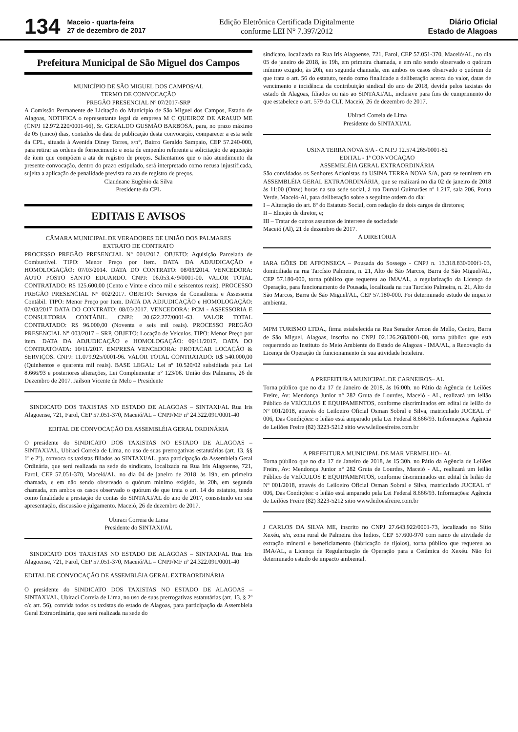134
Maceio - quarta-feira
27 de dezembro de 2017
Edição Eletrônica Certificada Digitalmente
conforme LEI N° 7.397/2012
Diário Oficial
Estado de Alagoas
Prefeitura Municipal de São Miguel dos Campos
MUNICÍPIO DE SÃO MIGUEL DOS CAMPOS/AL
TERMO DE CONVOCAÇÃO
PREGÃO PRESENCIAL Nº 07/2017-SRP
A Comissão Permanente de Licitação do Município de São Miguel dos Campos, Estado de Alagoas, NOTIFICA o representante legal da empresa M C QUEIROZ DE ARAUJO ME (CNPJ 12.972.220/0001-66), Sr. GERALDO GUSMÃO BARBOSA, para, no prazo máximo de 05 (cinco) dias, contados da data de publicação desta convocação, comparecer a esta sede da CPL, situada à Avenida Diney Torres, s/n°, Bairro Geraldo Sampaio, CEP 57.240-000, para retirar as ordens de fornecimento e nota de empenho referente a solicitação de aquisição de item que compõem a ata de registro de preços. Salientamos que o não atendimento da presente convocação, dentro do prazo estipulado, será interpretado como recusa injustificada, sujeita a aplicação de penalidade prevista na ata de registro de preços.
Claudeane Eugênio da Silva
Presidente da CPL
EDITAIS E AVISOS
CÂMARA MUNICIPAL DE VERADORES DE UNIÃO DOS PALMARES
EXTRATO DE CONTRATO
PROCESSO PREGÃO PRESENCIAL N° 001/2017. OBJETO: Aquisição Parcelada de Combustível. TIPO: Menor Preço por Item. DATA DA ADJUDICAÇÃO e HOMOLOGAÇÃO: 07/03/2014. DATA DO CONTRATO: 08/03/2014. VENCEDORA: AUTO POSTO SANTO EDUARDO. CNPJ: 06.053.479/0001-00. VALOR TOTAL CONTRATADO: R$ 125.600,00 (Cento e Vinte e cinco mil e seiscentos reais). PROCESSO PREGÃO PRESENCIAL N° 002/2017. OBJETO: Serviços de Consultoria e Assessoria Contábil. TIPO: Menor Preço por Item. DATA DA ADJUDICAÇÃO e HOMOLOGAÇÃO: 07/03/2017 DATA DO CONTRATO: 08/03/2017. VENCEDORA: PCM - ASSESSORIA E CONSULTORIA CONTÁBIL. CNPJ: 20.622.277/0001-63. VALOR TOTAL CONTRATADO: R$ 96.000,00 (Noventa e seis mil reais). PROCESSO PREGÃO PRESENCIAL N° 003/2017 – SRP. OBJETO: Locação de Veículos. TIPO: Menor Preço por item. DATA DA ADJUDICAÇÃO e HOMOLOGAÇÃO: 09/11/2017. DATA DO CONTRATO/ATA: 10/11/2017. EMPRESA VENCEDORA: FROTACAR LOCAÇÃO & SERVIÇOS. CNPJ: 11.079.925/0001-96. VALOR TOTAL CONTRATADO: R$ 540.000,00 (Quinhentos e quarenta mil reais). BASE LEGAL: Lei nº 10.520/02 subsidiada pela Lei 8.666/93 e posteriores alterações, Lei Complementar n° 123/06. União dos Palmares, 26 de Dezembro de 2017. Jailson Vicente de Melo – Presidente
SINDICATO DOS TAXISTAS NO ESTADO DE ALAGOAS – SINTAXI/AL Rua Iris Alagoense, 721, Farol, CEP 57.051-370, Maceió/AL – CNPJ/MF nº 24.322.091/0001-40
EDITAL DE CONVOCAÇÃO DE ASSEMBLÉIA GERAL ORDINÁRIA
O presidente do SINDICATO DOS TAXISTAS NO ESTADO DE ALAGOAS – SINTAXI/AL, Ubiraci Correia de Lima, no uso de suas prerrogativas estatutárias (art. 13, §§ 1º e 2º), convoca os taxistas filiados ao SINTAXI/AL, para participação da Assembleia Geral Ordinária, que será realizada na sede do sindicato, localizada na Rua Iris Alagoense, 721, Farol, CEP 57.051-370, Maceió/AL, no dia 04 de janeiro de 2018, às 19h, em primeira chamada, e em não sendo observado o quórum mínimo exigido, às 20h, em segunda chamada, em ambos os casos observado o quórum de que trata o art. 14 do estatuto, tendo como finalidade a prestação de contas do SINTAXI/AL do ano de 2017, consistindo em sua apresentação, discussão e julgamento. Maceió, 26 de dezembro de 2017.
Ubiraci Correia de Lima
Presidente do SINTAXI/AL
SINDICATO DOS TAXISTAS NO ESTADO DE ALAGOAS – SINTAXI/AL Rua Iris Alagoense, 721, Farol, CEP 57.051-370, Maceió/AL – CNPJ/MF nº 24.322.091/0001-40
EDITAL DE CONVOCAÇÃO DE ASSEMBLÉIA GERAL EXTRAORDINÁRIA
O presidente do SINDICATO DOS TAXISTAS NO ESTADO DE ALAGOAS – SINTAXI/AL, Ubiraci Correia de Lima, no uso de suas prerrogativas estatutárias (art. 13, § 2º c/c art. 56), convida todos os taxistas do estado de Alagoas, para participação da Assembleia Geral Extraordinária, que será realizada na sede do
sindicato, localizada na Rua Iris Alagoense, 721, Farol, CEP 57.051-370, Maceió/AL, no dia 05 de janeiro de 2018, às 19h, em primeira chamada, e em não sendo observado o quórum mínimo exigido, às 20h, em segunda chamada, em ambos os casos observado o quórum de que trata o art. 56 do estatuto, tendo como finalidade a deliberação acerca do valor, datas de vencimento e incidência da contribuição sindical do ano de 2018, devida pelos taxistas do estado de Alagoas, filiados ou não ao SINTAXI/AL, inclusive para fins de cumprimento do que estabelece o art. 579 da CLT. Maceió, 26 de dezembro de 2017.
Ubiraci Correia de Lima
Presidente do SINTAXI/AL
USINA TERRA NOVA S/A - C.N.P.J 12.574.265/0001-82
EDITAL - 1ª CONVOCAÇAO
ASSEMBLÉIA GERAL EXTRAORDINÁRIA
São convidados os Senhores Acionistas da USINA TERRA NOVA S/A, para se reunirem em ASSEMBLÉIA GERAL EXTRAORDINÁRIA, que se realizará no dia 02 de janeiro de 2018 às 11:00 (Onze) horas na sua sede social, à rua Durval Guimarães nº 1.217, sala 206, Ponta Verde, Maceió-Al, para deliberação sobre a seguinte ordem do dia:
I – Alteração do art. 8º do Estatuto Social, com redação de dois cargos de diretores;
II – Eleição de diretor, e;
III – Tratar de outros assuntos de interrese de sociedade
Maceió (Al), 21 de dezembro de 2017.
A DIRETORIA
IARA GÕES DE AFFONSECA – Pousada do Sossego - CNPJ n. 13.318.830/000f1-03, domiciliada na rua Tarcísio Palmeira, n. 21, Alto de São Marcos, Barra de São Miguel/AL, CEP 57.180-000, torna público que requereu ao IMA/AL, a regularização da Licença de Operação, para funcionamento de Pousada, localizada na rua Tarcísio Palmeira, n. 21, Alto de São Marcos, Barra de São Miguel/AL, CEP 57.180-000. Foi determinado estudo de impacto ambienta.
MPM TURISMO LTDA., firma estabelecida na Rua Senador Arnon de Mello, Centro, Barra de São Miguel, Alagoas, inscrita no CNPJ 02.126.268/0001-08, torna público que está requerendo ao Instituto do Meio Ambiente do Estado de Alagoas - IMA/AL, a Renovação da Licença de Operação de funcionamento de sua atividade hoteleira.
A PREFEITURA MUNICIPAL DE CARNEIROS– AL
Torna público que no dia 17 de Janeiro de 2018, ás 16:00h. no Pátio da Agência de Leilões Freire, Av: Mendonça Junior n° 282 Gruta de Lourdes, Maceió - AL, realizará um leilão Público de VEÍCULOS E EQUIPAMENTOS, conforme discriminados em edital de leilão de Nº 001/2018, através do Leiloeiro Oficial Osman Sobral e Silva, matriculado JUCEAL nº 006, Das Condições: o leilão está amparado pela Lei Federal 8.666/93. Informações: Agência de Leilões Freire (82) 3223-5212 sitio www.leiloesfreire.com.br
A PREFEITURA MUNICIPAL DE MAR VERMELHO– AL
Torna público que no dia 17 de Janeiro de 2018, ás 15:30h. no Pátio da Agência de Leilões Freire, Av: Mendonça Junior n° 282 Gruta de Lourdes, Maceió - AL, realizará um leilão Público de VEÍCULOS E EQUIPAMENTOS, conforme discriminados em edital de leilão de Nº 001/2018, através do Leiloeiro Oficial Osman Sobral e Silva, matriculado JUCEAL nº 006, Das Condições: o leilão está amparado pela Lei Federal 8.666/93. Informações: Agência de Leilões Freire (82) 3223-5212 sitio www.leiloesfreire.com.br
J CARLOS DA SILVA ME, inscrito no CNPJ 27.643.922/0001-73, localizado no Sítio Xexéu, s/n, zona rural de Palmeira dos Índios, CEP 57.600-970 com ramo de atividade de extração mineral e beneficiamento (fabricação de tijolos), torna público que requereu ao IMA/AL, a Licença de Regularização de Operação para a Cerâmica do Xexéu. Não foi determinado estudo de impacto ambiental.